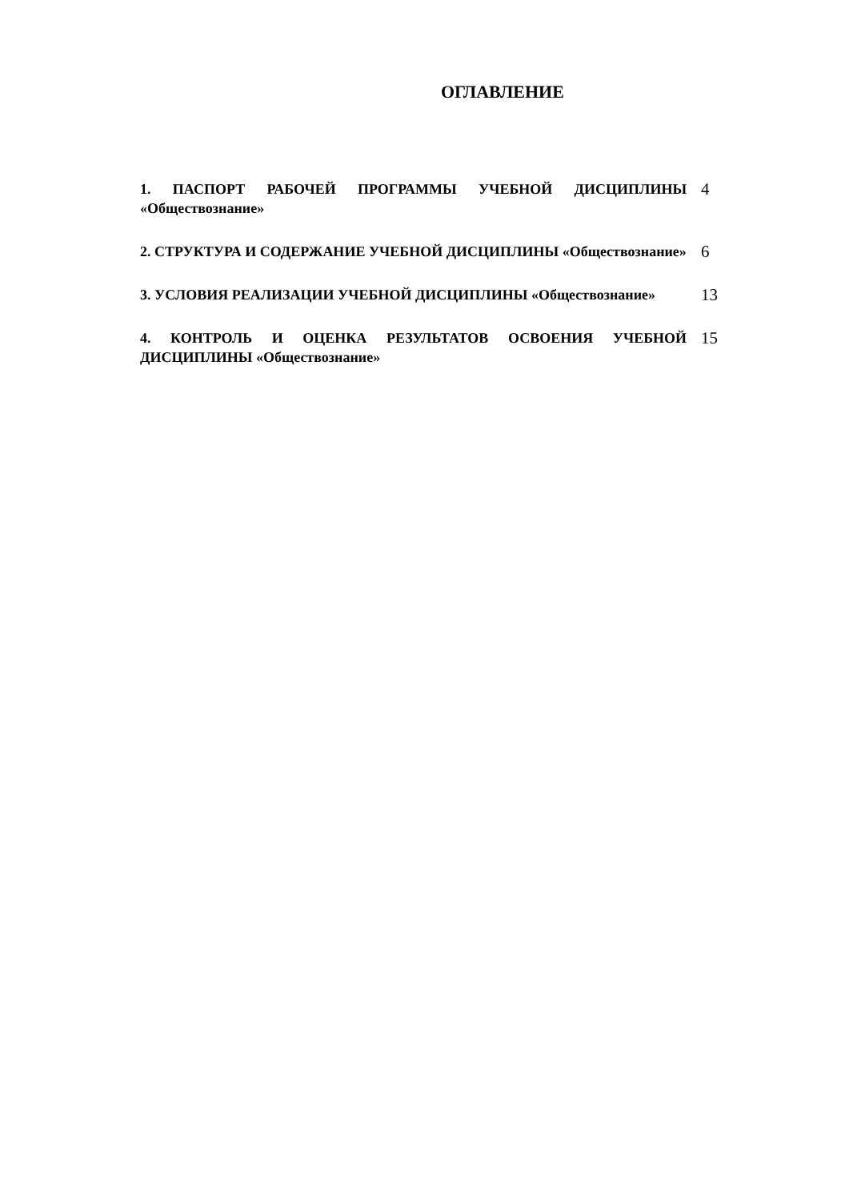ОГЛАВЛЕНИЕ
1. ПАСПОРТ РАБОЧЕЙ ПРОГРАММЫ УЧЕБНОЙ ДИСЦИПЛИНЫ «Обществознание»
4
2. СТРУКТУРА И СОДЕРЖАНИЕ УЧЕБНОЙ ДИСЦИПЛИНЫ «Обществознание»
6
3. УСЛОВИЯ РЕАЛИЗАЦИИ УЧЕБНОЙ ДИСЦИПЛИНЫ «Обществознание»
13
4. КОНТРОЛЬ И ОЦЕНКА РЕЗУЛЬТАТОВ ОСВОЕНИЯ УЧЕБНОЙ ДИСЦИПЛИНЫ «Обществознание»
15